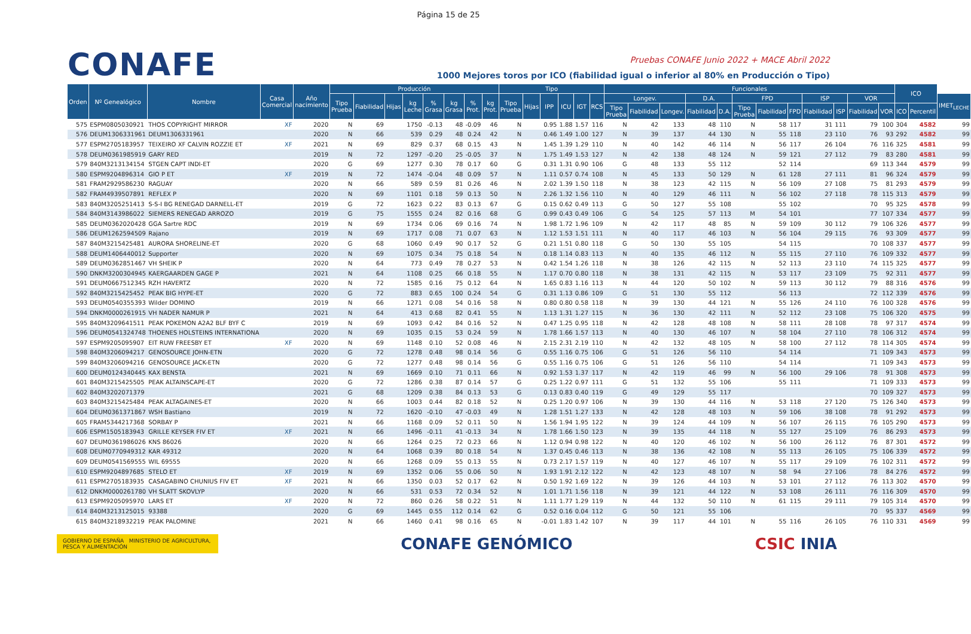Página 15 de 25
CONAFE
Pruebas CONAFE Junio 2022 + MACE Abril 2022
1000 Mejores toros por ICO (fiabilidad igual o inferior al 80% en Producción o Tipo)
| Orden | Nº Genealógico | Nombre | Casa Comercial | Año nacimiento | Producción | | | | | | | | Tipo | | | | | | Funcionales | | | | | | | | | | | | ICO | | |
| --- | --- | --- | --- | --- | --- | --- | --- | --- | --- | --- | --- | --- | --- | --- | --- | --- | --- | --- | --- | --- | --- | --- | --- | --- | --- | --- | --- | --- | --- | --- | --- | --- | --- |
| | | | | | Tipo Prueba | Fiabilidad | Hijas | kg Leche | % Grasa | kg Grasa | % Prot. | kg Prot. | Tipo Prueba | Hijas | IPP | ICU | IGT | RCS | Longev. | | | D.A. | | FPD | | | ISP | | VOR | | | | IMET<sub>LECHE</sub> |
| | | | | | | | | | | | | | | | | | | | Tipo Prueba | Fiabilidad | Longev. | Fiabilidad | D.A. | Tipo Prueba | Fiabilidad | FPD | Fiabilidad | ISP | Fiabilidad | VOR | ICO | Percentil | |
| 575 | ESPM0805030921 | THOS COPYRIGHT MIRROR | XF | 2020 | N | 69 | | 1750 | -0.13 | 48 | -0.09 | 46 | N | | 0.95 | 1.88 | 1.57 | 116 | N | 42 | 133 | 48 | 110 | N | 58 | 117 | 31 | 111 | 79 | 100 | 304 | 4582 | 99 |
| 576 | DEUM1306331961 | DEUM1306331961 | | 2020 | N | 66 | | 539 | 0.29 | 48 | 0.24 | 42 | N | | 0.46 | 1.49 | 1.00 | 127 | N | 39 | 137 | 44 | 130 | N | 55 | 118 | 23 | 110 | 76 | 93 | 292 | 4582 | 99 |
| 577 | ESPM2705183957 | TEIXEIRO XF CALVIN ROZZIE ET | XF | 2021 | N | 69 | | 829 | 0.37 | 68 | 0.15 | 43 | N | | 1.45 | 1.39 | 1.29 | 110 | N | 40 | 142 | 46 | 114 | N | 56 | 117 | 26 | 104 | 76 | 116 | 325 | 4581 | 99 |
| 578 | DEUM0361985919 | GARY RED | | 2019 | N | 72 | | 1297 | -0.20 | 25 | -0.05 | 37 | N | | 1.75 | 1.49 | 1.53 | 127 | N | 42 | 138 | 48 | 124 | N | 59 | 121 | 27 | 112 | 79 | 83 | 280 | 4581 | 99 |
| 579 | 840M3213134154 | STGEN CAPT INDI-ET | | 2020 | G | 69 | | 1277 | 0.30 | 78 | 0.17 | 60 | G | | 0.31 | 1.31 | 0.90 | 106 | G | 48 | 133 | 55 | 112 | | 52 | 114 | | | 69 | 113 | 344 | 4579 | 99 |
| 580 | ESPM9204896314 | GIO P ET | XF | 2019 | N | 72 | | 1474 | -0.04 | 48 | 0.09 | 57 | N | | 1.11 | 0.57 | 0.74 | 108 | N | 45 | 133 | 50 | 129 | N | 61 | 128 | 27 | 111 | 81 | 96 | 324 | 4579 | 99 |
| 581 | FRAM2929586230 | RAGUAY | | 2020 | N | 66 | | 589 | 0.59 | 81 | 0.26 | 46 | N | | 2.02 | 1.39 | 1.50 | 118 | N | 38 | 123 | 42 | 115 | N | 56 | 109 | 27 | 108 | 75 | 81 | 293 | 4579 | 99 |
| 582 | FRAM4939507891 | REFLEX P | | 2020 | N | 69 | | 1101 | 0.18 | 59 | 0.13 | 50 | N | | 2.26 | 1.32 | 1.56 | 110 | N | 40 | 129 | 46 | 111 | N | 56 | 102 | 27 | 118 | 78 | 115 | 313 | 4579 | 99 |
| 583 | 840M3205251413 | S-S-I BG RENEGAD DARNELL-ET | | 2019 | G | 72 | | 1623 | 0.22 | 83 | 0.13 | 67 | G | | 0.15 | 0.62 | 0.49 | 113 | G | 50 | 127 | 55 | 108 | | 55 | 102 | | | 70 | 95 | 325 | 4578 | 99 |
| 584 | 840M3143986022 | SIEMERS RENEGAD ARROZO | | 2019 | G | 75 | | 1555 | 0.24 | 82 | 0.16 | 68 | G | | 0.99 | 0.43 | 0.49 | 106 | G | 54 | 125 | 57 | 113 | M | 54 | 101 | | | 77 | 107 | 334 | 4577 | 99 |
| 585 | DEUM0362020428 | GGA Sartre RDC | | 2019 | N | 69 | | 1734 | 0.06 | 69 | 0.16 | 74 | N | | 1.98 | 1.72 | 1.96 | 109 | N | 42 | 117 | 48 | 85 | N | 59 | 109 | 30 | 112 | 79 | 106 | 326 | 4577 | 99 |
| 586 | DEUM1262594509 | Rajano | | 2019 | N | 69 | | 1717 | 0.08 | 71 | 0.07 | 63 | N | | 1.12 | 1.53 | 1.51 | 111 | N | 40 | 117 | 46 | 103 | N | 56 | 104 | 29 | 115 | 76 | 93 | 309 | 4577 | 99 |
| 587 | 840M3215425481 | AURORA SHORELINE-ET | | 2020 | G | 68 | | 1060 | 0.49 | 90 | 0.17 | 52 | G | | 0.21 | 1.51 | 0.80 | 118 | G | 50 | 130 | 55 | 105 | | 54 | 115 | | | 70 | 108 | 337 | 4577 | 99 |
| 588 | DEUM1406440012 | Supporter | | 2020 | N | 69 | | 1075 | 0.34 | 75 | 0.18 | 54 | N | | 0.18 | 1.14 | 0.83 | 113 | N | 40 | 135 | 46 | 112 | N | 55 | 115 | 27 | 110 | 76 | 109 | 332 | 4577 | 99 |
| 589 | DEUM0362851467 | VH SHEIK P | | 2020 | N | 64 | | 773 | 0.49 | 78 | 0.27 | 53 | N | | 0.42 | 1.54 | 1.26 | 118 | N | 38 | 126 | 42 | 115 | N | 52 | 113 | 23 | 110 | 74 | 115 | 325 | 4577 | 99 |
| 590 | DNKM3200304945 | KAERGAARDEN GAGE P | | 2021 | N | 64 | | 1108 | 0.25 | 66 | 0.18 | 55 | N | | 1.17 | 0.70 | 0.80 | 118 | N | 38 | 131 | 42 | 115 | N | 53 | 117 | 23 | 109 | 75 | 92 | 311 | 4577 | 99 |
| 591 | DEUM0667512345 | RZH HAVERTZ | | 2020 | N | 72 | | 1585 | 0.16 | 75 | 0.12 | 64 | N | | 1.65 | 0.83 | 1.16 | 113 | N | 44 | 120 | 50 | 102 | N | 59 | 113 | 30 | 112 | 79 | 88 | 316 | 4576 | 99 |
| 592 | 840M3215425452 | PEAK BIG HYPE-ET | | 2020 | G | 72 | | 883 | 0.65 | 100 | 0.24 | 54 | G | | 0.31 | 1.13 | 0.86 | 109 | G | 51 | 130 | 55 | 112 | | 56 | 113 | | | 72 | 112 | 339 | 4576 | 99 |
| 593 | DEUM0540355393 | Wilder DOMINO | | 2019 | N | 66 | | 1271 | 0.08 | 54 | 0.16 | 58 | N | | 0.80 | 0.80 | 0.58 | 118 | N | 39 | 130 | 44 | 121 | N | 55 | 126 | 24 | 110 | 76 | 100 | 328 | 4576 | 99 |
| 594 | DNKM0000261915 | VH NADER NAMUR P | | 2021 | N | 64 | | 413 | 0.68 | 82 | 0.41 | 55 | N | | 1.13 | 1.31 | 1.27 | 115 | N | 36 | 130 | 42 | 111 | N | 52 | 112 | 23 | 108 | 75 | 106 | 320 | 4575 | 99 |
| 595 | 840M3209641511 | PEAK POKEMON A2A2 BLF BYF C | | 2019 | N | 69 | | 1093 | 0.42 | 84 | 0.16 | 52 | N | | 0.47 | 1.25 | 0.95 | 118 | N | 42 | 128 | 48 | 108 | N | 58 | 111 | 28 | 108 | 78 | 97 | 317 | 4574 | 99 |
| 596 | DEUM0541324748 | THOENES HOLSTEINS INTERNATIONA | | 2020 | N | 69 | | 1035 | 0.15 | 53 | 0.24 | 59 | N | | 1.78 | 1.66 | 1.57 | 113 | N | 40 | 130 | 46 | 107 | N | 58 | 104 | 27 | 110 | 78 | 106 | 312 | 4574 | 99 |
| 597 | ESPM9205095907 | EIT RUW FREESBY ET | XF | 2020 | N | 69 | | 1148 | 0.10 | 52 | 0.08 | 46 | N | | 2.15 | 2.31 | 2.19 | 110 | N | 42 | 132 | 48 | 105 | N | 58 | 100 | 27 | 112 | 78 | 114 | 305 | 4574 | 99 |
| 598 | 840M3206094217 | GENOSOURCE JOHN-ETN | | 2020 | G | 72 | | 1278 | 0.48 | 98 | 0.14 | 56 | G | | 0.55 | 1.16 | 0.75 | 106 | G | 51 | 126 | 56 | 110 | | 54 | 114 | | | 71 | 109 | 343 | 4573 | 99 |
| 599 | 840M3206094216 | GENOSOURCE JACK-ETN | | 2020 | G | 72 | | 1277 | 0.48 | 98 | 0.14 | 56 | G | | 0.55 | 1.16 | 0.75 | 106 | G | 51 | 126 | 56 | 110 | | 54 | 114 | | | 71 | 109 | 343 | 4573 | 99 |
| 600 | DEUM0124340445 | KAX BENSTA | | 2021 | N | 69 | | 1669 | 0.10 | 71 | 0.11 | 66 | N | | 0.92 | 1.53 | 1.37 | 117 | N | 42 | 119 | 46 | 99 | N | 56 | 100 | 29 | 106 | 78 | 91 | 308 | 4573 | 99 |
| 601 | 840M3215425505 | PEAK ALTAINSCAPE-ET | | 2020 | G | 72 | | 1286 | 0.38 | 87 | 0.14 | 57 | G | | 0.25 | 1.22 | 0.97 | 111 | G | 51 | 132 | 55 | 106 | | 55 | 111 | | | 71 | 109 | 333 | 4573 | 99 |
| 602 | 840M3202071379 | | | 2021 | G | 68 | | 1209 | 0.38 | 84 | 0.13 | 53 | G | | 0.13 | 0.83 | 0.40 | 119 | G | 49 | 129 | 55 | 117 | | | | | | 70 | 109 | 327 | 4573 | 99 |
| 603 | 840M3215425484 | PEAK ALTAGAINES-ET | | 2020 | N | 66 | | 1003 | 0.44 | 82 | 0.18 | 52 | N | | 0.25 | 1.20 | 0.97 | 106 | N | 39 | 130 | 44 | 116 | N | 53 | 118 | 27 | 120 | 75 | 126 | 340 | 4573 | 99 |
| 604 | DEUM0361371867 | WSH Bastiano | | 2019 | N | 72 | | 1620 | -0.10 | 47 | -0.03 | 49 | N | | 1.28 | 1.51 | 1.27 | 133 | N | 42 | 128 | 48 | 103 | N | 59 | 106 | 38 | 108 | 78 | 91 | 292 | 4573 | 99 |
| 605 | FRAM5344217368 | SORBAY P | | 2021 | N | 66 | | 1168 | 0.09 | 52 | 0.11 | 50 | N | | 1.56 | 1.94 | 1.95 | 122 | N | 39 | 124 | 44 | 109 | N | 56 | 107 | 26 | 115 | 76 | 105 | 290 | 4573 | 99 |
| 606 | ESPM1505183943 | GRILLE KEYSER FIV ET | XF | 2021 | N | 66 | | 1496 | -0.11 | 41 | -0.13 | 34 | N | | 1.78 | 1.66 | 1.50 | 123 | N | 39 | 135 | 44 | 118 | N | 55 | 127 | 25 | 109 | 76 | 86 | 293 | 4573 | 99 |
| 607 | DEUM0361986026 | KNS 86026 | | 2020 | N | 66 | | 1264 | 0.25 | 72 | 0.23 | 66 | N | | 1.12 | 0.94 | 0.98 | 122 | N | 40 | 120 | 46 | 102 | N | 56 | 100 | 26 | 112 | 76 | 87 | 301 | 4572 | 99 |
| 608 | DEUM0770949312 | KAR 49312 | | 2020 | N | 64 | | 1068 | 0.39 | 80 | 0.18 | 54 | N | | 1.37 | 0.45 | 0.46 | 113 | N | 38 | 136 | 42 | 108 | N | 55 | 113 | 26 | 105 | 75 | 106 | 339 | 4572 | 99 |
| 609 | DEUM0541569555 | WIL 69555 | | 2020 | N | 66 | | 1268 | 0.09 | 55 | 0.13 | 55 | N | | 0.73 | 2.17 | 1.57 | 119 | N | 40 | 127 | 46 | 107 | N | 55 | 117 | 29 | 109 | 76 | 102 | 311 | 4572 | 99 |
| 610 | ESPM9204897685 | STELO ET | XF | 2019 | N | 69 | | 1352 | 0.06 | 55 | 0.06 | 50 | N | | 1.93 | 1.91 | 2.12 | 122 | N | 42 | 123 | 48 | 107 | N | 58 | 94 | 27 | 106 | 78 | 84 | 276 | 4572 | 99 |
| 611 | ESPM2705183935 | CASAGABINO CHUNIUS FIV ET | XF | 2021 | N | 66 | | 1350 | 0.03 | 52 | 0.17 | 62 | N | | 0.50 | 1.92 | 1.69 | 122 | N | 39 | 126 | 44 | 103 | N | 53 | 101 | 27 | 112 | 76 | 113 | 302 | 4570 | 99 |
| 612 | DNKM0000261780 | VH SLATT SKOVLYP | | 2020 | N | 66 | | 531 | 0.53 | 72 | 0.34 | 52 | N | | 1.01 | 1.71 | 1.56 | 118 | N | 39 | 121 | 44 | 122 | N | 53 | 108 | 26 | 111 | 76 | 116 | 309 | 4570 | 99 |
| 613 | ESPM9205095970 | LARS ET | XF | 2020 | N | 72 | | 860 | 0.26 | 58 | 0.22 | 51 | N | | 1.11 | 1.77 | 1.29 | 119 | N | 44 | 132 | 50 | 110 | N | 61 | 115 | 29 | 111 | 79 | 105 | 314 | 4570 | 99 |
| 614 | 840M3213125015 | 93388 | | 2020 | G | 69 | | 1445 | 0.55 | 112 | 0.14 | 62 | G | | 0.52 | 0.16 | 0.04 | 112 | G | 50 | 121 | 55 | 106 | | | | | | 70 | 95 | 337 | 4569 | 99 |
| 615 | 840M3218932219 | PEAK PALOMINE | | 2021 | N | 66 | | 1460 | 0.41 | 98 | 0.16 | 65 | N | | -0.01 | 1.83 | 1.42 | 107 | N | 39 | 117 | 44 | 101 | N | 55 | 116 | 26 | 105 | 76 | 110 | 331 | 4569 | 99 |
GOBIERNO DE ESPAÑA MINISTERIO DE AGRICULTURA, PESCA Y ALIMENTACIÓN
CONAFE GENÓMICO CSIC INIA